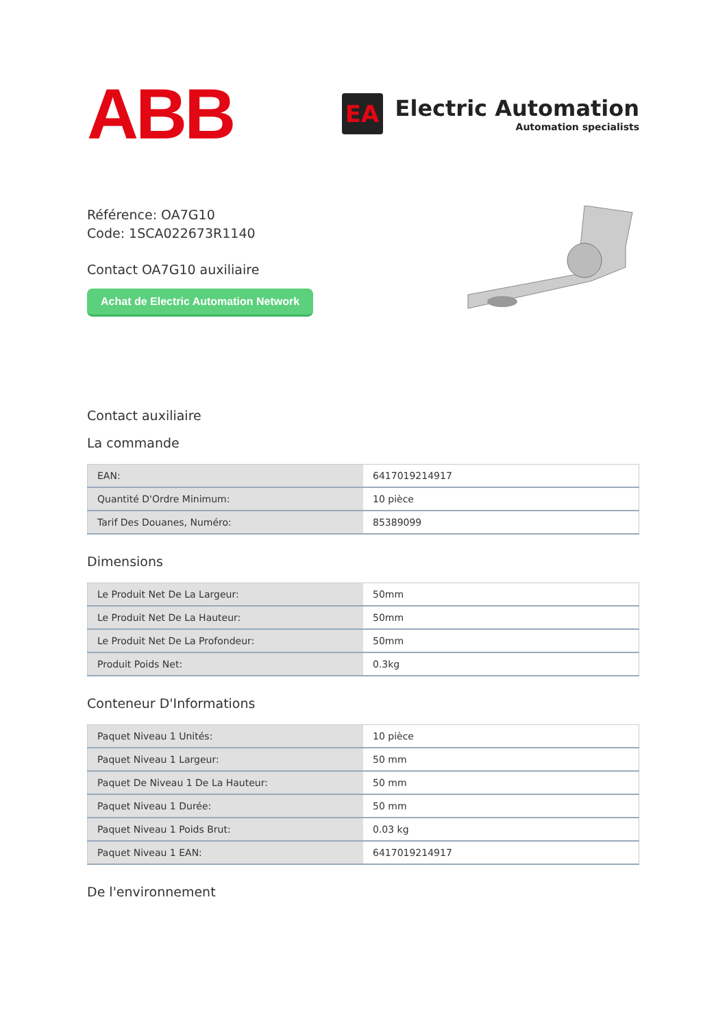ABB
EA
Electric Automation
Automation specialists
Référence: OA7G10
Code: 1SCA022673R1140
Contact OA7G10 auxiliaire
Achat de Electric Automation Network
Contact auxiliaire
La commande
| EAN: | 6417019214917 |
| Quantité D'Ordre Minimum: | 10 pièce |
| Tarif Des Douanes, Numéro: | 85389099 |
Dimensions
| Le Produit Net De La Largeur: | 50mm |
| Le Produit Net De La Hauteur: | 50mm |
| Le Produit Net De La Profondeur: | 50mm |
| Produit Poids Net: | 0.3kg |
Conteneur D'Informations
| Paquet Niveau 1 Unités: | 10 pièce |
| Paquet Niveau 1 Largeur: | 50 mm |
| Paquet De Niveau 1 De La Hauteur: | 50 mm |
| Paquet Niveau 1 Durée: | 50 mm |
| Paquet Niveau 1 Poids Brut: | 0.03 kg |
| Paquet Niveau 1 EAN: | 6417019214917 |
De l'environnement